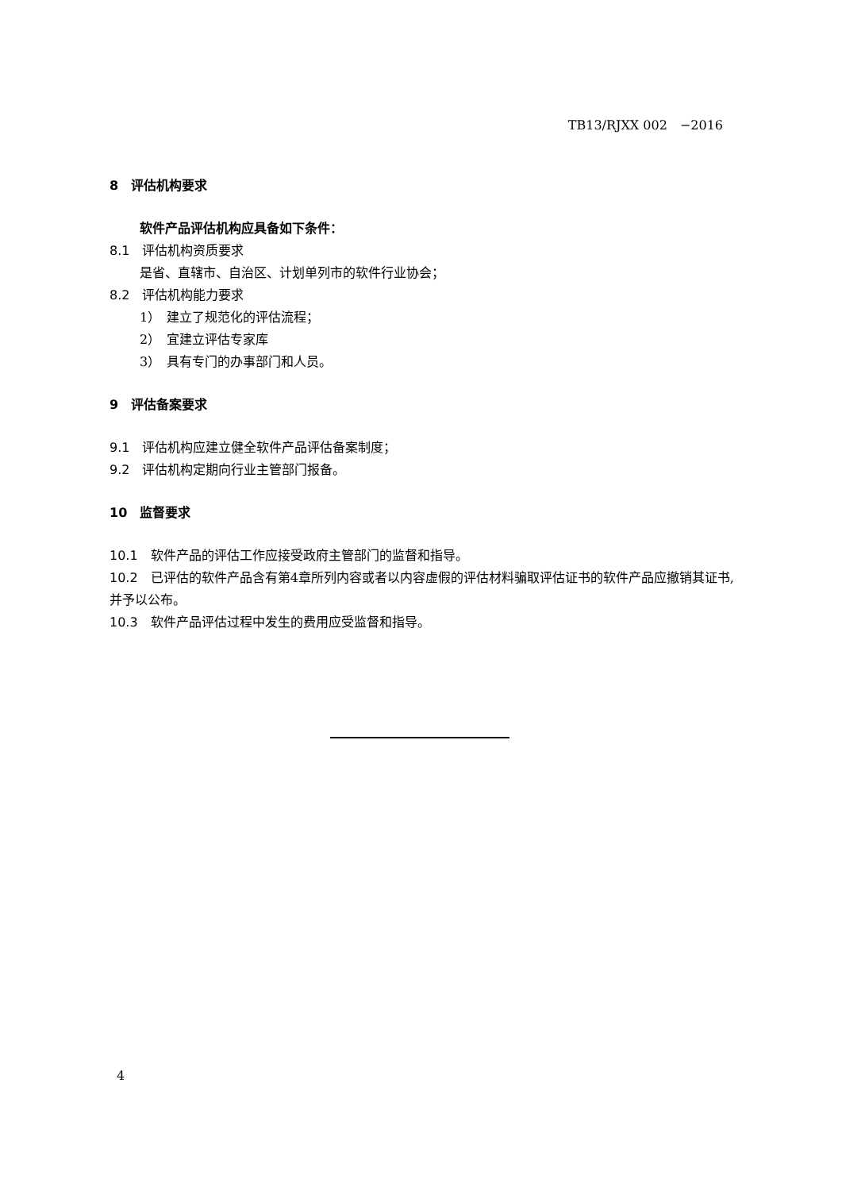TB13/RJXX 002　−2016
8　评估机构要求
软件产品评估机构应具备如下条件：
8.1　评估机构资质要求
是省、直辖市、自治区、计划单列市的软件行业协会；
8.2　评估机构能力要求
1）　建立了规范化的评估流程；
2）　宜建立评估专家库
3）　具有专门的办事部门和人员。
9　评估备案要求
9.1　评估机构应建立健全软件产品评估备案制度；
9.2　评估机构定期向行业主管部门报备。
10　监督要求
10.1　软件产品的评估工作应接受政府主管部门的监督和指导。
10.2　已评估的软件产品含有第4章所列内容或者以内容虚假的评估材料骗取评估证书的软件产品应撤销其证书,并予以公布。
10.3　软件产品评估过程中发生的费用应受监督和指导。
4